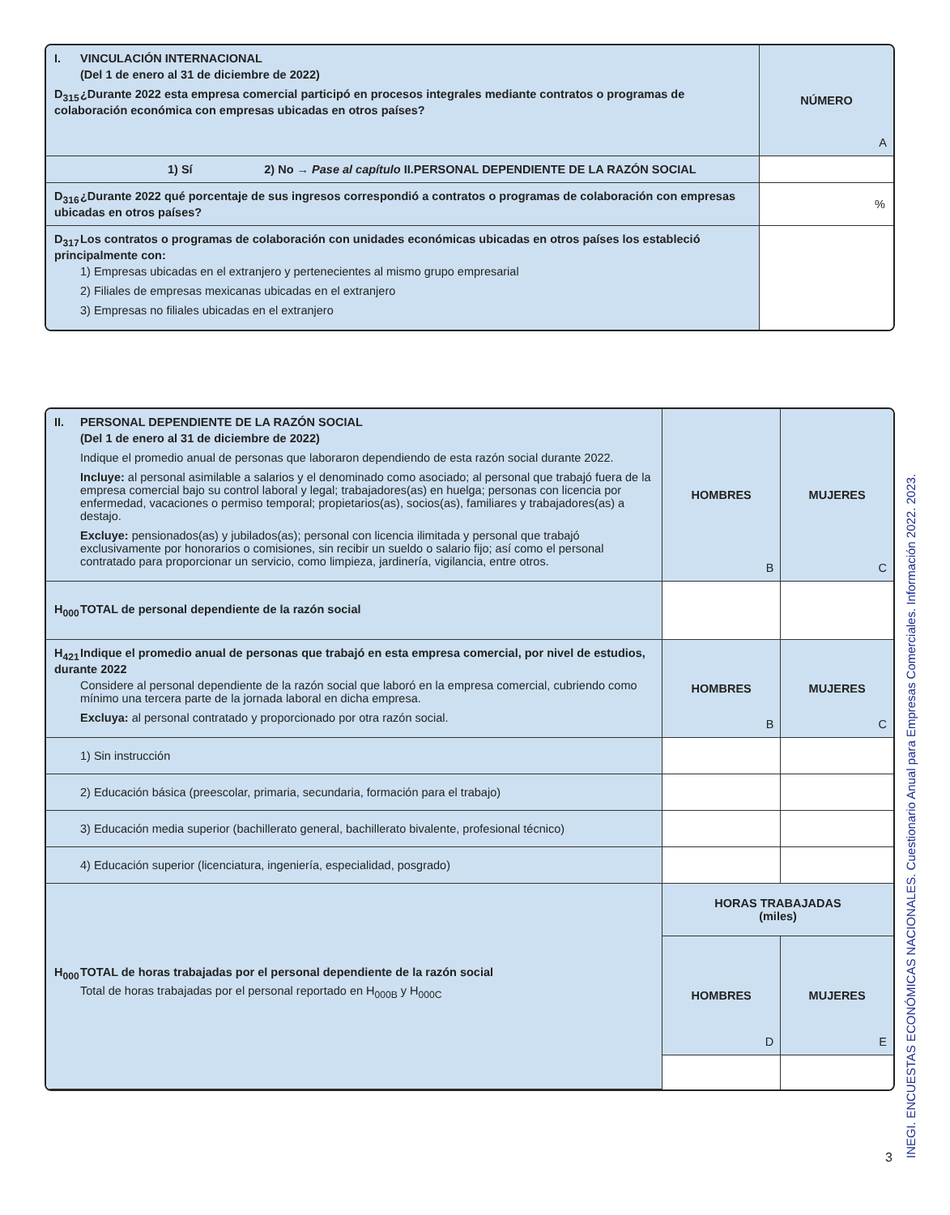| I. VINCULACIÓN INTERNACIONAL (Del 1 de enero al 31 de diciembre de 2022) D<sub>315</sub> ¿Durante 2022 esta empresa comercial participó en procesos integrales mediante contratos o programas de colaboración económica con empresas ubicadas en otros países? | NÚMERO A |
| 1) Sí 2) No → Pase al capítulo II.PERSONAL DEPENDIENTE DE LA RAZÓN SOCIAL | |
| D<sub>316</sub> ¿Durante 2022 qué porcentaje de sus ingresos correspondió a contratos o programas de colaboración con empresas ubicadas en otros países? | % |
| D<sub>317</sub> Los contratos o programas de colaboración con unidades económicas ubicadas en otros países los estableció principalmente con: 1) Empresas ubicadas en el extranjero y pertenecientes al mismo grupo empresarial 2) Filiales de empresas mexicanas ubicadas en el extranjero 3) Empresas no filiales ubicadas en el extranjero | |
| II. PERSONAL DEPENDIENTE DE LA RAZÓN SOCIAL (Del 1 de enero al 31 de diciembre de 2022) Indique el promedio anual de personas que laboraron dependiendo de esta razón social durante 2022. Incluye: al personal asimilable a salarios y el denominado como asociado; al personal que trabajó fuera de la empresa comercial bajo su control laboral y legal; trabajadores(as) en huelga; personas con licencia por enfermedad, vacaciones o permiso temporal; propietarios(as), socios(as), familiares y trabajadores(as) a destajo. Excluye: pensionados(as) y jubilados(as); personal con licencia ilimitada y personal que trabajó exclusivamente por honorarios o comisiones, sin recibir un sueldo o salario fijo; así como el personal contratado para proporcionar un servicio, como limpieza, jardinería, vigilancia, entre otros. | HOMBRES B | MUJERES C |
| H<sub>000</sub> TOTAL de personal dependiente de la razón social | | |
| H<sub>421</sub> Indique el promedio anual de personas que trabajó en esta empresa comercial, por nivel de estudios, durante 2022 Considere al personal dependiente de la razón social que laboró en la empresa comercial, cubriendo como mínimo una tercera parte de la jornada laboral en dicha empresa. Excluya: al personal contratado y proporcionado por otra razón social. | HOMBRES B | MUJERES C |
| 1) Sin instrucción | | |
| 2) Educación básica (preescolar, primaria, secundaria, formación para el trabajo) | | |
| 3) Educación media superior (bachillerato general, bachillerato bivalente, profesional técnico) | | |
| 4) Educación superior (licenciatura, ingeniería, especialidad, posgrado) | | |
| H<sub>000</sub> TOTAL de horas trabajadas por el personal dependiente de la razón social Total de horas trabajadas por el personal reportado en H<sub>000B</sub> y H<sub>000C</sub> | HORAS TRABAJADAS (miles) | |
| | HOMBRES D | MUJERES E |
3
INEGI. ENCUESTAS ECONÓMICAS NACIONALES. Cuestionario Anual para Empresas Comerciales. Información 2022. 2023.